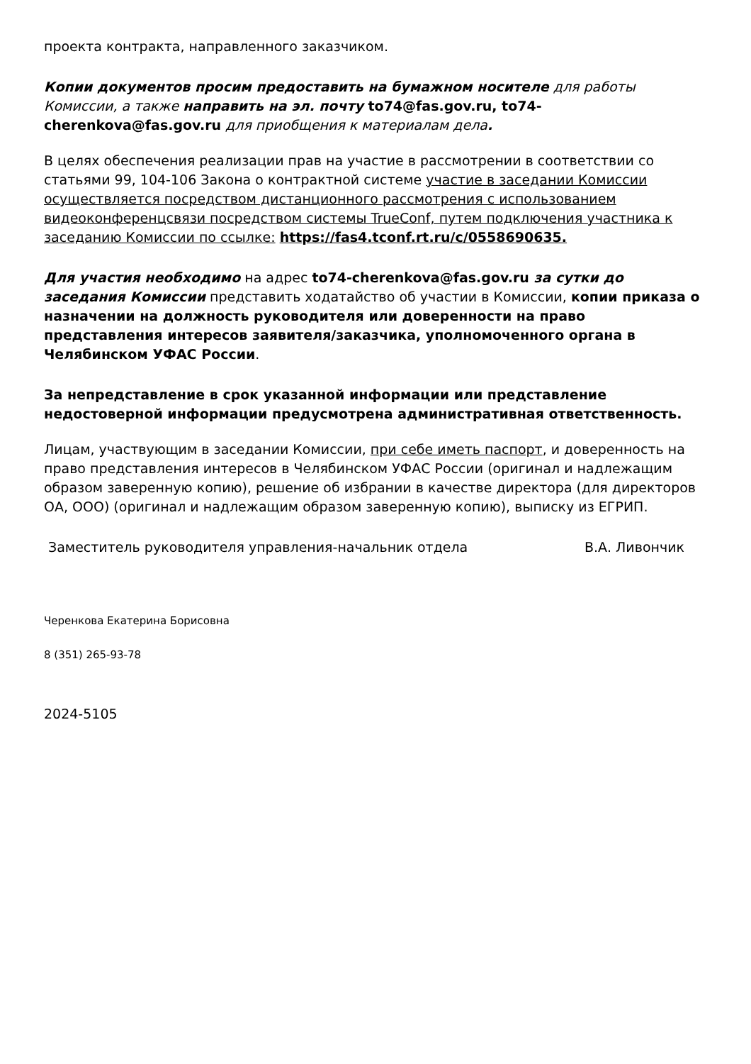проекта контракта, направленного заказчиком.
Копии документов просим предоставить на бумажном носителе для работы Комиссии, а также направить на эл. почту to74@fas.gov.ru, to74-cherenkova@fas.gov.ru для приобщения к материалам дела.
В целях обеспечения реализации прав на участие в рассмотрении в соответствии со статьями 99, 104-106 Закона о контрактной системе участие в заседании Комиссии осуществляется посредством дистанционного рассмотрения с использованием видеоконференцсвязи посредством системы TrueConf, путем подключения участника к заседанию Комиссии по ссылке: https://fas4.tconf.rt.ru/c/0558690635.
Для участия необходимо на адрес to74-cherenkova@fas.gov.ru за сутки до заседания Комиссии представить ходатайство об участии в Комиссии, копии приказа о назначении на должность руководителя или доверенности на право представления интересов заявителя/заказчика, уполномоченного органа в Челябинском УФАС России.
За непредставление в срок указанной информации или представление недостоверной информации предусмотрена административная ответственность.
Лицам, участвующим в заседании Комиссии, при себе иметь паспорт, и доверенность на право представления интересов в Челябинском УФАС России (оригинал и надлежащим образом заверенную копию), решение об избрании в качестве директора (для директоров ОА, ООО) (оригинал и надлежащим образом заверенную копию), выписку из ЕГРИП.
Заместитель руководителя управления-начальник отдела В.А. Ливончик
Черенкова Екатерина Борисовна
8 (351) 265-93-78
2024-5105